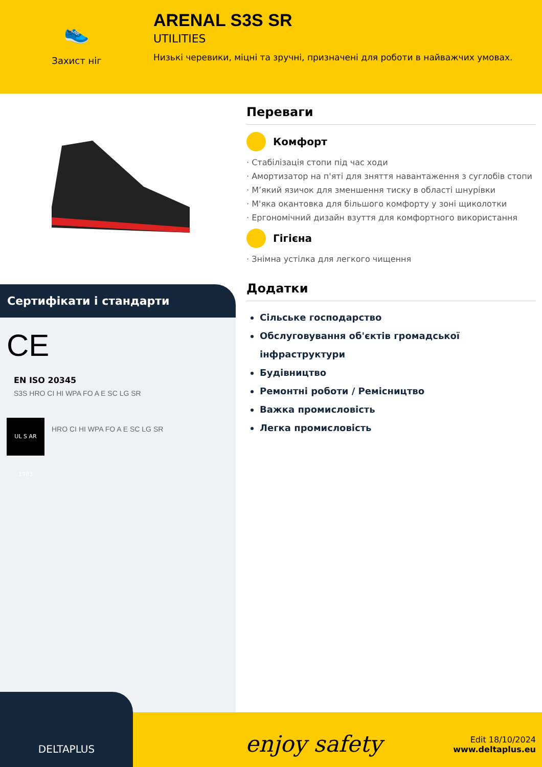👟
Захист ніг
ARENAL S3S SR
UTILITIES
Низькі черевики, міцні та зручні, призначені для роботи в найважчих умовах.
Сертифікати і стандарти
CE
EN ISO 20345
S3S HRO CI HI WPA FO A E SC LG SR
UL S AR 1983
HRO CI HI WPA FO A E SC LG SR
Переваги
Комфорт
· Стабілізація стопи під час ходи
· Амортизатор на п'яті для зняття навантаження з суглобів стопи
· М’який язичок для зменшення тиску в області шнурівки
· М'яка окантовка для більшого комфорту у зоні щиколотки
· Ергономічний дизайн взуття для комфортного використання
Гігієна
· Знімна устілка для легкого чищення
Додатки
Сільське господарство
Обслуговування об'єктів громадської інфраструктури
Будівництво
Ремонтні роботи / Ремісництво
Важка промисловість
Легка промисловість
DELTAPLUS
enjoy safety
Edit 18/10/2024
www.deltaplus.eu